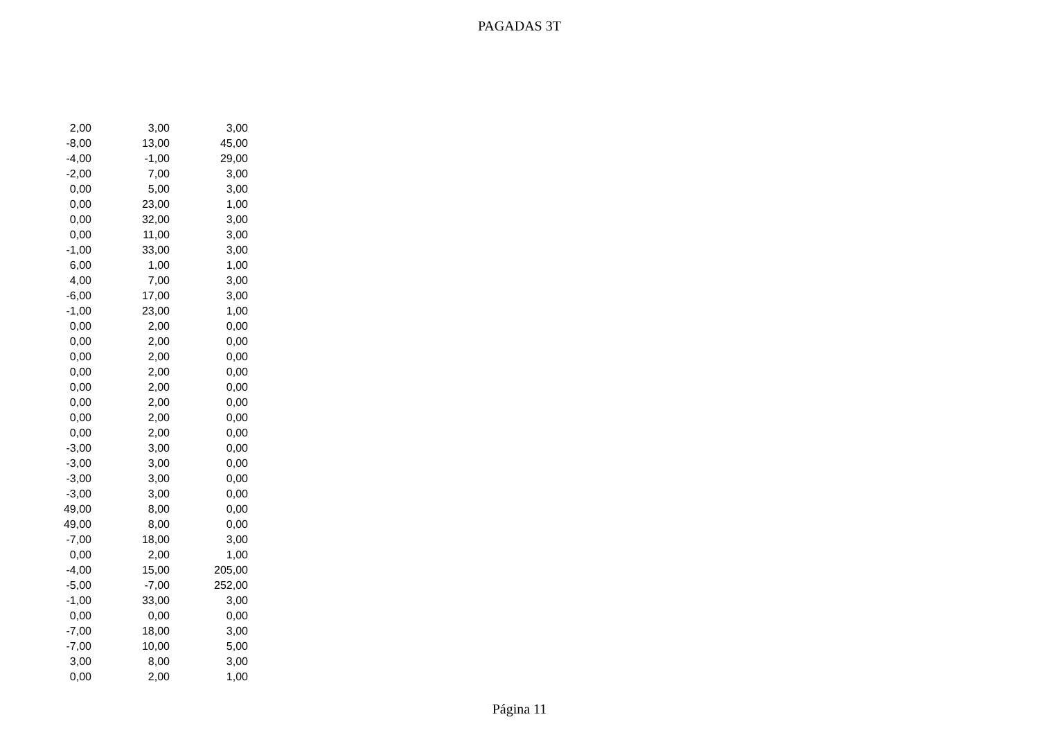PAGADAS 3T
| 2,00 | 3,00 | 3,00 |
| -8,00 | 13,00 | 45,00 |
| -4,00 | -1,00 | 29,00 |
| -2,00 | 7,00 | 3,00 |
| 0,00 | 5,00 | 3,00 |
| 0,00 | 23,00 | 1,00 |
| 0,00 | 32,00 | 3,00 |
| 0,00 | 11,00 | 3,00 |
| -1,00 | 33,00 | 3,00 |
| 6,00 | 1,00 | 1,00 |
| 4,00 | 7,00 | 3,00 |
| -6,00 | 17,00 | 3,00 |
| -1,00 | 23,00 | 1,00 |
| 0,00 | 2,00 | 0,00 |
| 0,00 | 2,00 | 0,00 |
| 0,00 | 2,00 | 0,00 |
| 0,00 | 2,00 | 0,00 |
| 0,00 | 2,00 | 0,00 |
| 0,00 | 2,00 | 0,00 |
| 0,00 | 2,00 | 0,00 |
| 0,00 | 2,00 | 0,00 |
| -3,00 | 3,00 | 0,00 |
| -3,00 | 3,00 | 0,00 |
| -3,00 | 3,00 | 0,00 |
| -3,00 | 3,00 | 0,00 |
| 49,00 | 8,00 | 0,00 |
| 49,00 | 8,00 | 0,00 |
| -7,00 | 18,00 | 3,00 |
| 0,00 | 2,00 | 1,00 |
| -4,00 | 15,00 | 205,00 |
| -5,00 | -7,00 | 252,00 |
| -1,00 | 33,00 | 3,00 |
| 0,00 | 0,00 | 0,00 |
| -7,00 | 18,00 | 3,00 |
| -7,00 | 10,00 | 5,00 |
| 3,00 | 8,00 | 3,00 |
| 0,00 | 2,00 | 1,00 |
Página 11